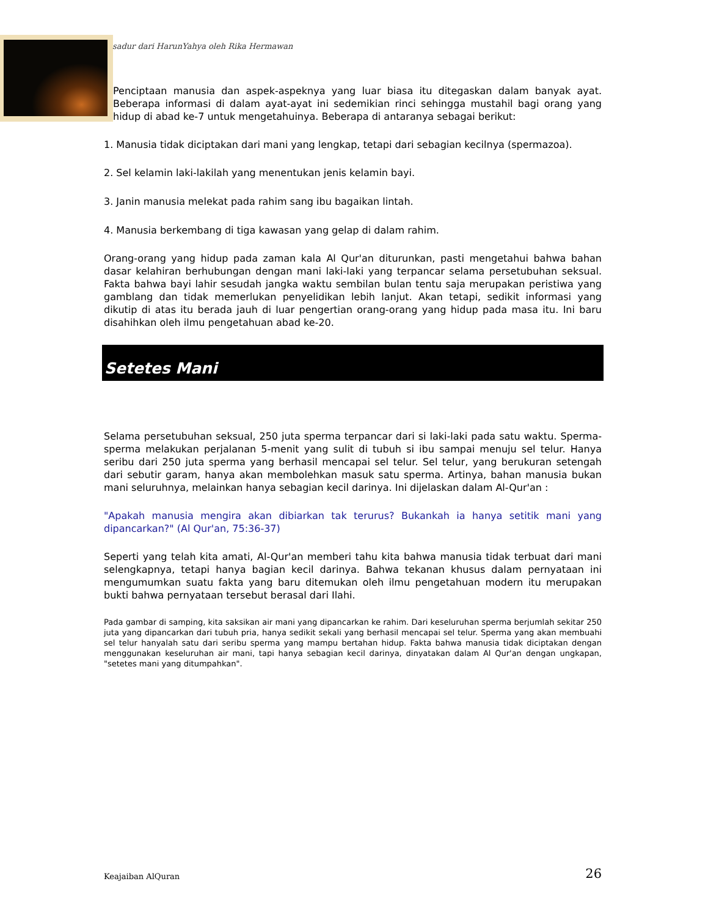sadur dari HarunYahya oleh Rika Hermawan
Penciptaan manusia dan aspek-aspeknya yang luar biasa itu ditegaskan dalam banyak ayat. Beberapa informasi di dalam ayat-ayat ini sedemikian rinci sehingga mustahil bagi orang yang hidup di abad ke-7 untuk mengetahuinya. Beberapa di antaranya sebagai berikut:
1. Manusia tidak diciptakan dari mani yang lengkap, tetapi dari sebagian kecilnya (spermazoa).
2. Sel kelamin laki-lakilah yang menentukan jenis kelamin bayi.
3. Janin manusia melekat pada rahim sang ibu bagaikan lintah.
4. Manusia berkembang di tiga kawasan yang gelap di dalam rahim.
Orang-orang yang hidup pada zaman kala Al Qur'an diturunkan, pasti mengetahui bahwa bahan dasar kelahiran berhubungan dengan mani laki-laki yang terpancar selama persetubuhan seksual. Fakta bahwa bayi lahir sesudah jangka waktu sembilan bulan tentu saja merupakan peristiwa yang gamblang dan tidak memerlukan penyelidikan lebih lanjut. Akan tetapi, sedikit informasi yang dikutip di atas itu berada jauh di luar pengertian orang-orang yang hidup pada masa itu. Ini baru disahihkan oleh ilmu pengetahuan abad ke-20.
Setetes Mani
Selama persetubuhan seksual, 250 juta sperma terpancar dari si laki-laki pada satu waktu. Sperma-sperma melakukan perjalanan 5-menit yang sulit di tubuh si ibu sampai menuju sel telur. Hanya seribu dari 250 juta sperma yang berhasil mencapai sel telur. Sel telur, yang berukuran setengah dari sebutir garam, hanya akan membolehkan masuk satu sperma. Artinya, bahan manusia bukan mani seluruhnya, melainkan hanya sebagian kecil darinya. Ini dijelaskan dalam Al-Qur'an :
"Apakah manusia mengira akan dibiarkan tak terurus? Bukankah ia hanya setitik mani yang dipancarkan?" (Al Qur'an, 75:36-37)
Seperti yang telah kita amati, Al-Qur'an memberi tahu kita bahwa manusia tidak terbuat dari mani selengkapnya, tetapi hanya bagian kecil darinya. Bahwa tekanan khusus dalam pernyataan ini mengumumkan suatu fakta yang baru ditemukan oleh ilmu pengetahuan modern itu merupakan bukti bahwa pernyataan tersebut berasal dari Ilahi.
Pada gambar di samping, kita saksikan air mani yang dipancarkan ke rahim. Dari keseluruhan sperma berjumlah sekitar 250 juta yang dipancarkan dari tubuh pria, hanya sedikit sekali yang berhasil mencapai sel telur. Sperma yang akan membuahi sel telur hanyalah satu dari seribu sperma yang mampu bertahan hidup. Fakta bahwa manusia tidak diciptakan dengan menggunakan keseluruhan air mani, tapi hanya sebagian kecil darinya, dinyatakan dalam Al Qur'an dengan ungkapan, "setetes mani yang ditumpahkan".
Keajaiban AlQuran 26